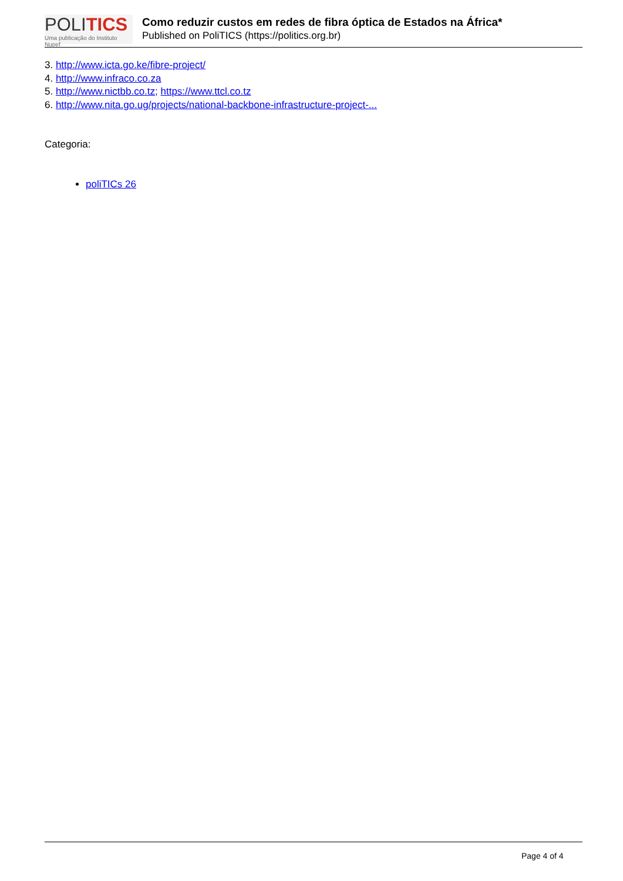POLITICS
Uma publicação do Instituto Nupef
Como reduzir custos em redes de fibra óptica de Estados na África*
Published on PoliTICS (https://politics.org.br)
3. http://www.icta.go.ke/fibre-project/
4. http://www.infraco.co.za
5. http://www.nictbb.co.tz; https://www.ttcl.co.tz
6. http://www.nita.go.ug/projects/national-backbone-infrastructure-project-...
Categoria:
poliTICs 26
Page 4 of 4